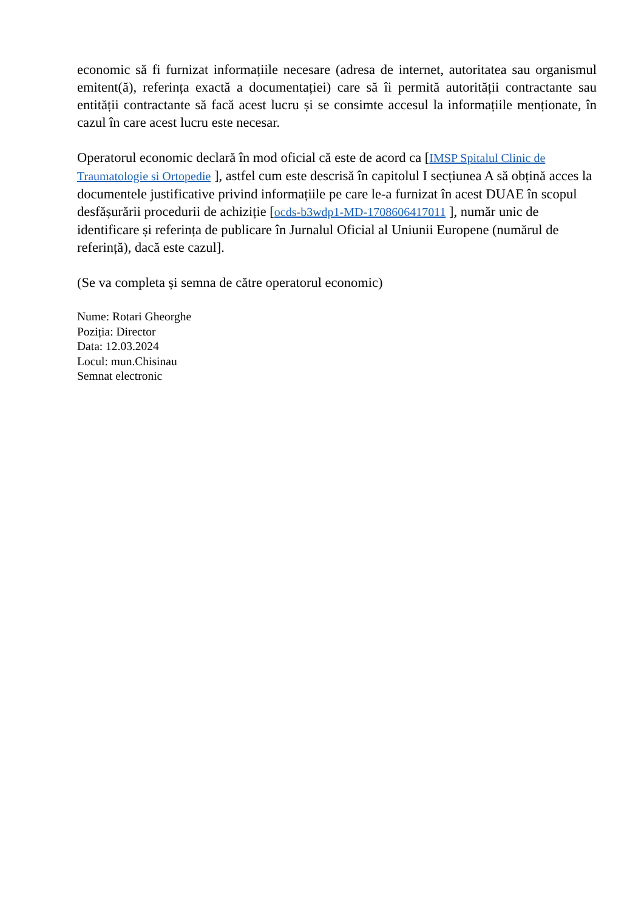economic să fi furnizat informațiile necesare (adresa de internet, autoritatea sau organismul emitent(ă), referința exactă a documentației) care să îi permită autorității contractante sau entității contractante să facă acest lucru și se consimte accesul la informațiile menționate, în cazul în care acest lucru este necesar.
Operatorul economic declară în mod oficial că este de acord ca [IMSP Spitalul Clinic de Traumatologie si Ortopedie ], astfel cum este descrisă în capitolul I secțiunea A să obțină acces la documentele justificative privind informațiile pe care le-a furnizat în acest DUAE în scopul desfășurării procedurii de achiziție [ocds-b3wdp1-MD-1708606417011 ], număr unic de identificare și referința de publicare în Jurnalul Oficial al Uniunii Europene (numărul de referință), dacă este cazul].
(Se va completa și semna de către operatorul economic)
Nume: Rotari Gheorghe
Poziția: Director
Data: 12.03.2024
Locul: mun.Chisinau
Semnat electronic